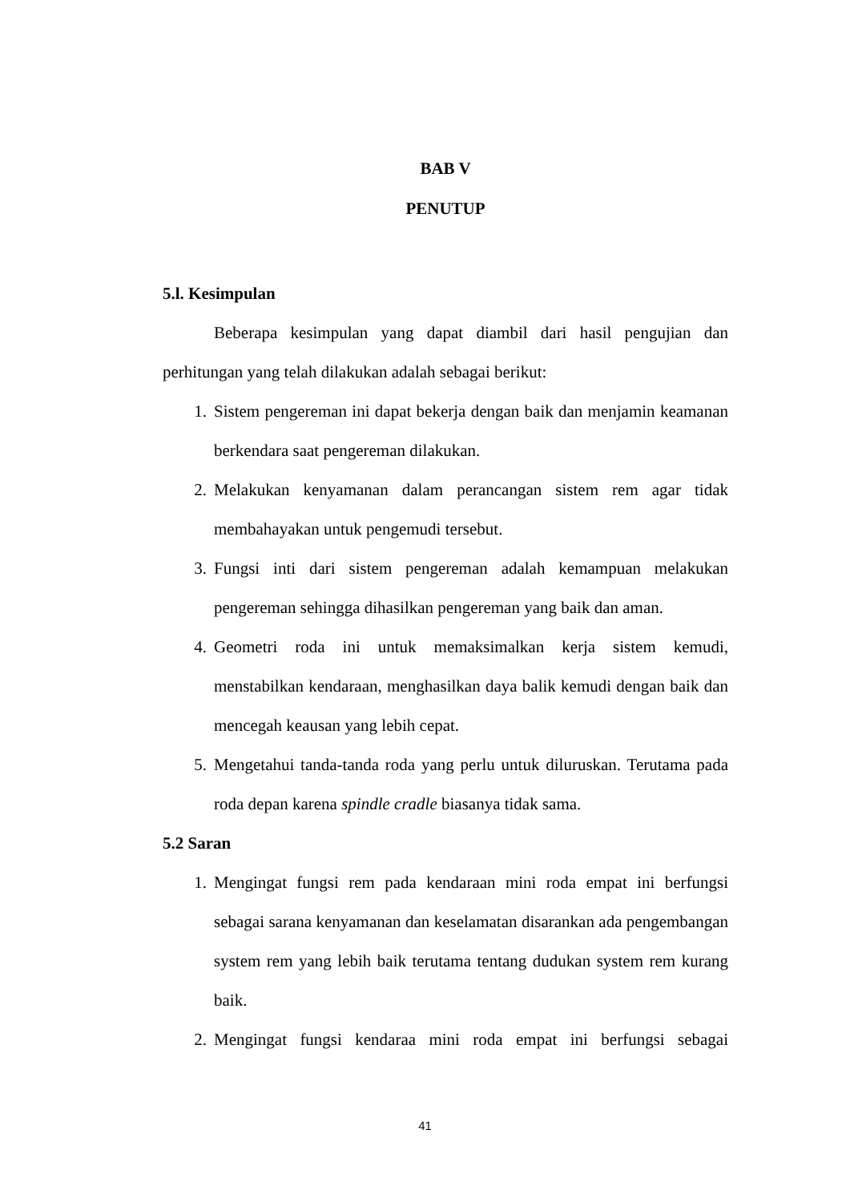BAB V
PENUTUP
5.l. Kesimpulan
Beberapa kesimpulan yang dapat diambil dari hasil pengujian dan perhitungan yang telah dilakukan adalah sebagai berikut:
1. Sistem pengereman ini dapat bekerja dengan baik dan menjamin keamanan berkendara saat pengereman dilakukan.
2. Melakukan kenyamanan dalam perancangan sistem rem agar tidak membahayakan untuk pengemudi tersebut.
3. Fungsi inti dari sistem pengereman adalah kemampuan melakukan pengereman sehingga dihasilkan pengereman yang baik dan aman.
4. Geometri roda ini untuk memaksimalkan kerja sistem kemudi, menstabilkan kendaraan, menghasilkan daya balik kemudi dengan baik dan mencegah keausan yang lebih cepat.
5. Mengetahui tanda-tanda roda yang perlu untuk diluruskan. Terutama pada roda depan karena spindle cradle biasanya tidak sama.
5.2 Saran
1. Mengingat fungsi rem pada kendaraan mini roda empat ini berfungsi sebagai sarana kenyamanan dan keselamatan disarankan ada pengembangan system rem yang lebih baik terutama tentang dudukan system rem kurang baik.
2. Mengingat fungsi kendaraa mini roda empat ini berfungsi sebagai
41